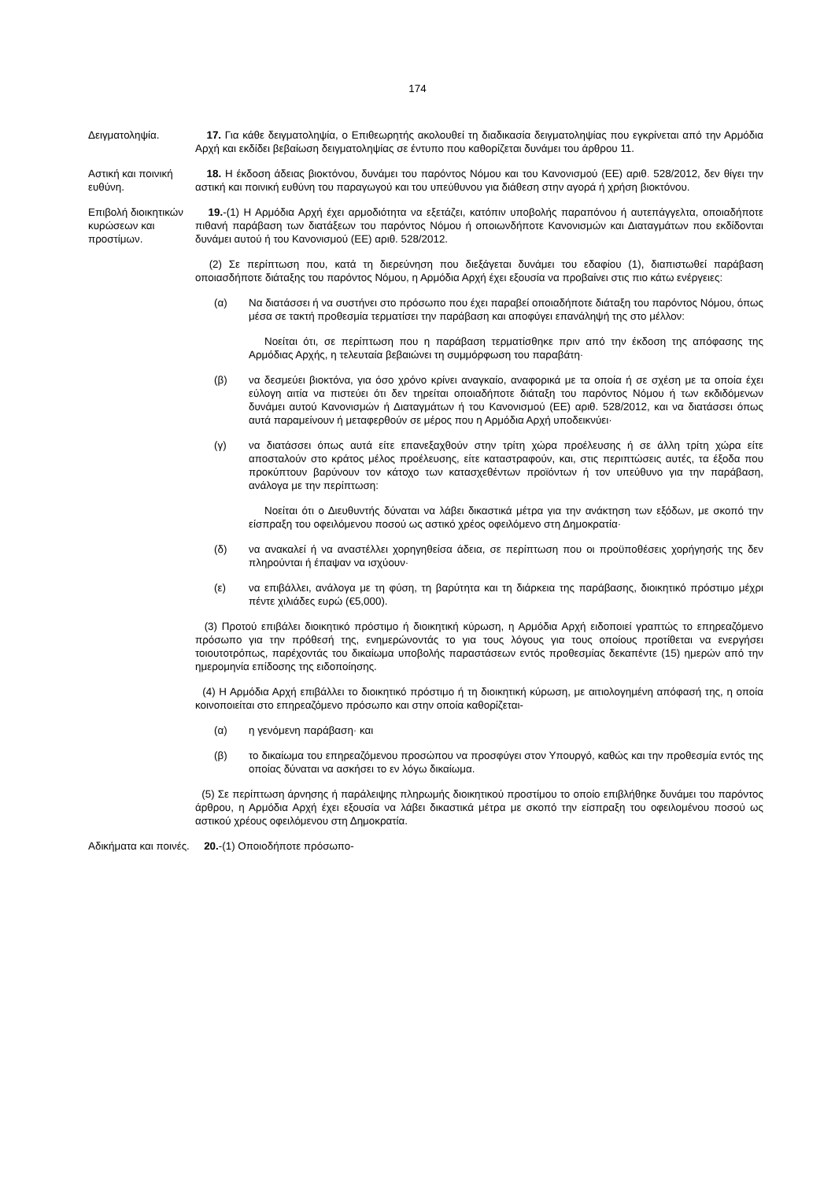174
Δειγματοληψία. 17. Για κάθε δειγματοληψία, ο Επιθεωρητής ακολουθεί τη διαδικασία δειγματοληψίας που εγκρίνεται από την Αρμόδια Αρχή και εκδίδει βεβαίωση δειγματοληψίας σε έντυπο που καθορίζεται δυνάμει του άρθρου 11.
Αστική και ποινική ευθύνη.
18. Η έκδοση άδειας βιοκτόνου, δυνάμει του παρόντος Νόμου και του Κανονισμού (ΕΕ) αριθ. 528/2012, δεν θίγει την αστική και ποινική ευθύνη του παραγωγού και του υπεύθυνου για διάθεση στην αγορά ή χρήση βιοκτόνου.
Επιβολή διοικητικών κυρώσεων και προστίμων.
19.-(1) Η Αρμόδια Αρχή έχει αρμοδιότητα να εξετάζει, κατόπιν υποβολής παραπόνου ή αυτεπάγγελτα, οποιαδήποτε πιθανή παράβαση των διατάξεων του παρόντος Νόμου ή οποιωνδήποτε Κανονισμών και Διαταγμάτων που εκδίδονται δυνάμει αυτού ή του Κανονισμού (ΕΕ) αριθ. 528/2012.
(2) Σε περίπτωση που, κατά τη διερεύνηση που διεξάγεται δυνάμει του εδαφίου (1), διαπιστωθεί παράβαση οποιασδήποτε διάταξης του παρόντος Νόμου, η Αρμόδια Αρχή έχει εξουσία να προβαίνει στις πιο κάτω ενέργειες:
(α) Να διατάσσει ή να συστήνει στο πρόσωπο που έχει παραβεί οποιαδήποτε διάταξη του παρόντος Νόμου, όπως μέσα σε τακτή προθεσμία τερματίσει την παράβαση και αποφύγει επανάληψή της στο μέλλον:
Νοείται ότι, σε περίπτωση που η παράβαση τερματίσθηκε πριν από την έκδοση της απόφασης της Αρμόδιας Αρχής, η τελευταία βεβαιώνει τη συμμόρφωση του παραβάτη·
(β) να δεσμεύει βιοκτόνα, για όσο χρόνο κρίνει αναγκαίο, αναφορικά με τα οποία ή σε σχέση με τα οποία έχει εύλογη αιτία να πιστεύει ότι δεν τηρείται οποιαδήποτε διάταξη του παρόντος Νόμου ή των εκδιδόμενων δυνάμει αυτού Κανονισμών ή Διαταγμάτων ή του Κανονισμού (ΕΕ) αριθ. 528/2012, και να διατάσσει όπως αυτά παραμείνουν ή μεταφερθούν σε μέρος που η Αρμόδια Αρχή υποδεικνύει·
(γ) να διατάσσει όπως αυτά είτε επανεξαχθούν στην τρίτη χώρα προέλευσης ή σε άλλη τρίτη χώρα είτε αποσταλούν στο κράτος μέλος προέλευσης, είτε καταστραφούν, και, στις περιπτώσεις αυτές, τα έξοδα που προκύπτουν βαρύνουν τον κάτοχο των κατασχεθέντων προϊόντων ή τον υπεύθυνο για την παράβαση, ανάλογα με την περίπτωση:
Νοείται ότι ο Διευθυντής δύναται να λάβει δικαστικά μέτρα για την ανάκτηση των εξόδων, με σκοπό την είσπραξη του οφειλόμενου ποσού ως αστικό χρέος οφειλόμενο στη Δημοκρατία·
(δ) να ανακαλεί ή να αναστέλλει χορηγηθείσα άδεια, σε περίπτωση που οι προϋποθέσεις χορήγησής της δεν πληρούνται ή έπαψαν να ισχύουν·
(ε) να επιβάλλει, ανάλογα με τη φύση, τη βαρύτητα και τη διάρκεια της παράβασης, διοικητικό πρόστιμο μέχρι πέντε χιλιάδες ευρώ (€5,000).
(3) Προτού επιβάλει διοικητικό πρόστιμο ή διοικητική κύρωση, η Αρμόδια Αρχή ειδοποιεί γραπτώς το επηρεαζόμενο πρόσωπο για την πρόθεσή της, ενημερώνοντάς το για τους λόγους για τους οποίους προτίθεται να ενεργήσει τοιουτοτρόπως, παρέχοντάς του δικαίωμα υποβολής παραστάσεων εντός προθεσμίας δεκαπέντε (15) ημερών από την ημερομηνία επίδοσης της ειδοποίησης.
(4) Η Αρμόδια Αρχή επιβάλλει το διοικητικό πρόστιμο ή τη διοικητική κύρωση, με αιτιολογημένη απόφασή της, η οποία κοινοποιείται στο επηρεαζόμενο πρόσωπο και στην οποία καθορίζεται-
(α) η γενόμενη παράβαση· και
(β) το δικαίωμα του επηρεαζόμενου προσώπου να προσφύγει στον Υπουργό, καθώς και την προθεσμία εντός της οποίας δύναται να ασκήσει το εν λόγω δικαίωμα.
(5) Σε περίπτωση άρνησης ή παράλειψης πληρωμής διοικητικού προστίμου το οποίο επιβλήθηκε δυνάμει του παρόντος άρθρου, η Αρμόδια Αρχή έχει εξουσία να λάβει δικαστικά μέτρα με σκοπό την είσπραξη του οφειλομένου ποσού ως αστικού χρέους οφειλόμενου στη Δημοκρατία.
Αδικήματα και ποινές.
20.-(1) Οποιοδήποτε πρόσωπο-